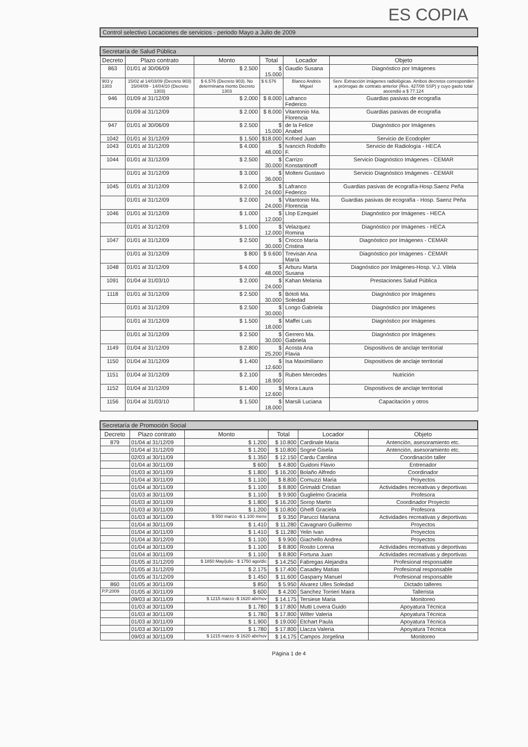ES COPIA
Control selectivo Locaciones de servicios - periodo Mayo a Julio de 2009
| Secretaría de Salud Pública | | | | | |
| Decreto | Plazo contrato | Monto | Total | Locador | Objeto |
| 863 | 01/01 al 30/06/09 | $ 2.500 | $ 15.000 | Gaudio Susana | Diagnóstico por Imágenes |
| 903 y 1303 | 15/02 al 14/03/09 (Decreto 903) 15/04/09 - 14/04/10 (Decreto 1303) | $ 6.576 (Decreto 903). No determinana monto Decreto 1303 | $ 6.576 | Blanco Andrés Miguel | Serv. Extracción imágenes radiológicas. Ambos decretos corresponden a prórrogas de contrato anterior (Res. 427/08 SSP) y cuyo gasto total ascendió a $ 77.124 |
| 946 | 01/09 al 31/12/09 | $ 2.000 | $ 8.000 | Lafranco Federico | Guardias pasivas de ecografía |
| | 01/09 al 31/12/09 | $ 2.000 | $ 8.000 | Vitantonio Ma. Florencia | Guardias pasivas de ecografía |
| 947 | 01/01 al 30/06/09 | $ 2.500 | $ 15.000 | de la Felice Anabel | Diagnóstico por Imágenes |
| 1042 | 01/01 al 31/12/09 | $ 1.500 | $18.000 | Kofoed Juan | Servicio de Ecodopler |
| 1043 | 01/01 al 31/12/09 | $ 4.000 | $ 48.000 | Ivancich Rodolfo F. | Servicio de Radiología - HECA |
| 1044 | 01/01 al 31/12/09 | $ 2.500 | $ 30.000 | Carrizo Konstantinoff | Servicio Diagnóstico Imágenes - CEMAR |
| | 01/01 al 31/12/09 | $ 3.000 | $ 36.000 | Molteni Gustavo | Servicio Diagnóstico Imágenes - CEMAR |
| 1045 | 01/01 al 31/12/09 | $ 2.000 | $ 24.000 | Lafranco Federico | Guardias pasivas de ecografía-Hosp.Saenz Peña |
| | 01/01 al 31/12/09 | $ 2.000 | $ 24.000 | Vitantonio Ma. Florencia | Guardias pasivas de ecografía - Hosp. Saenz Peña |
| 1046 | 01/01 al 31/12/09 | $ 1.000 | $ 12.000 | Llop Ezequiel | Diagnóstico por Imágenes - HECA |
| | 01/01 al 31/12/09 | $ 1.000 | $ 12.000 | Velazquez Romina | Diagnóstico por Imágenes - HECA |
| 1047 | 01/01 al 31/12/09 | $ 2.500 | $ 30.000 | Crocco María Cristina | Diagnóstico por Imágenes - CEMAR |
| | 01/01 al 31/12/09 | $ 800 | $ 9.600 | Trevisán Ana María | Diagnóstico por Imágenes - CEMAR |
| 1048 | 01/01 al 31/12/09 | $ 4.000 | $ 48.000 | Arburu Marta Susana | Diagnóstico por Imágenes-Hosp. V.J. Vilela |
| 1091 | 01/04 al 31/03/10 | $ 2.000 | $ 24.000 | Kahan Melania | Prestaciones Salud Pública |
| 1118 | 01/01 al 31/12/09 | $ 2.500 | $ 30.000 | Bótoli Ma. Soledad | Diagnóstico por Imágenes |
| | 01/01 al 31/12/09 | $ 2.500 | $ 30.000 | Longo Gabriela | Diagnóstico por Imágenes |
| | 01/01 al 31/12/09 | $ 1.500 | $ 18.000 | Maffei Luis | Diagnóstico por Imágenes |
| | 01/01 al 31/12/09 | $ 2.500 | $ 30.000 | Gerrero Ma. Gabriela | Diagnóstico por Imágenes |
| 1149 | 01/04 al 31/12/09 | $ 2.800 | $ 25.200 | Acosta Ana Flavia | Dispositivos de anclaje territorial |
| 1150 | 01/04 al 31/12/09 | $ 1.400 | $ 12.600 | Isa Maximiliano | Dispositivos de anclaje territorial |
| 1151 | 01/04 al 31/12/09 | $ 2.100 | $ 18.900 | Ruben Mercedes | Nutrición |
| 1152 | 01/04 al 31/12/09 | $ 1.400 | $ 12.600 | Mora Laura | Dispositivos de anclaje territorial |
| 1156 | 01/04 al 31/03/10 | $ 1.500 | $ 18.000 | Marsili Luciana | Capacitación y otros |
| Secretaría de Promoción Social | | | | | |
| Decreto | Plazo contrato | Monto | Total | Locador | Objeto |
| 879 | 01/04 al 31/12/09 | $ 1.200 | $ 10.800 | Cardinale Maria | Antención, asesoramiento etc. |
| | 01/04 al 31/12/09 | $ 1.200 | $ 10.800 | Sogne Gisela | Antención, asesoramiento etc. |
| | 02/03 al 30/11/09 | $ 1.350 | $ 12.150 | Cardu Carolina | Coordinación taller |
| | 01/04 al 30/11/09 | $ 600 | $ 4.800 | Guidoni Flavio | Entrenador |
| | 01/03 al 30/11/09 | $ 1.800 | $ 16.200 | Bolaño Alfredo | Coordinador |
| | 01/04 al 30/11/09 | $ 1.100 | $ 8.800 | Comuzzi Maria | Proyectos |
| | 01/04 al 30/11/09 | $ 1.100 | $ 8.800 | Grimaldi Cristian | Actividades recreativas y deportivas |
| | 01/03 al 30/11/09 | $ 1.100 | $ 9.900 | Guglielmo Graciela | Profesora |
| | 01/03 al 30/11/09 | $ 1.800 | $ 16.200 | Sorop Martin | Coordinador Proyecto |
| | 01/03 al 30/11/09 | $ 1.200 | $ 10.800 | Ghelfi Graciela | Profesora |
| | 01/03 al 30/11/09 | $ 550 marzo -$ 1.100 mens | $ 9.350 | Parucci Mariana | Actividades recreativas y deportivas |
| | 01/04 al 30/11/09 | $ 1.410 | $ 11.280 | Cavagnaro Guillermo | Proyectos |
| | 01/04 al 30/11/09 | $ 1.410 | $ 11.280 | Yelin Ivan | Proyectos |
| | 01/04 al 30/12/09 | $ 1.100 | $ 9.900 | Giachello Andrea | Proyectos |
| | 01/04 al 30/11/09 | $ 1.100 | $ 8.800 | Rosito Lorena | Actividades recreativas y deportivas |
| | 01/04 al 30/11/09 | $ 1.100 | $ 8.800 | Fortuna Juan | Actividades recreativas y deportivas |
| | 01/05 al 31/12/09 | $ 1850 May/julio - $ 1750 ago/dic | $ 14.250 | Fabregas Alejandra | Profesional responsable |
| | 01/05 al 31/12/09 | $ 2.175 | $ 17.400 | Casadey Matias | Profesional responsable |
| | 01/05 al 31/12/09 | $ 1.450 | $ 11.600 | Gasparry Manuel | Profesional responsable |
| 860 | 01/05 al 30/11/09 | $ 850 | $ 5.950 | Alvarez Ulles Soledad | Dictado talleres |
| P.P.2009 | 01/05 al 30/11/09 | $ 600 | $ 4.200 | Sanchez Torrieri Maira | Tallerista |
| | 09/03 al 30/11/09 | $ 1215 marzo -$ 1620 abr/nov | $ 14.175 | Tersiese Maria | Monitoreo |
| | 01/03 al 30/11/09 | $ 1.780 | $ 17.800 | Mutti Lovera Guido | Apoyatura Técnica |
| | 01/03 al 30/11/09 | $ 1.780 | $ 17.800 | Wilter Valeria | Apoyatura Técnica |
| | 01/03 al 30/11/09 | $ 1.900 | $ 19.000 | Etchart Paula | Apoyatura Técnica |
| | 01/03 al 30/11/09 | $ 1.780 | $ 17.800 | Llacza Valeria | Apoyatura Técnica |
| | 09/03 al 30/11/09 | $ 1215 marzo -$ 1620 abr/nov | $ 14.175 | Campos Jorgelina | Monitoreo |
Página 1 de 4